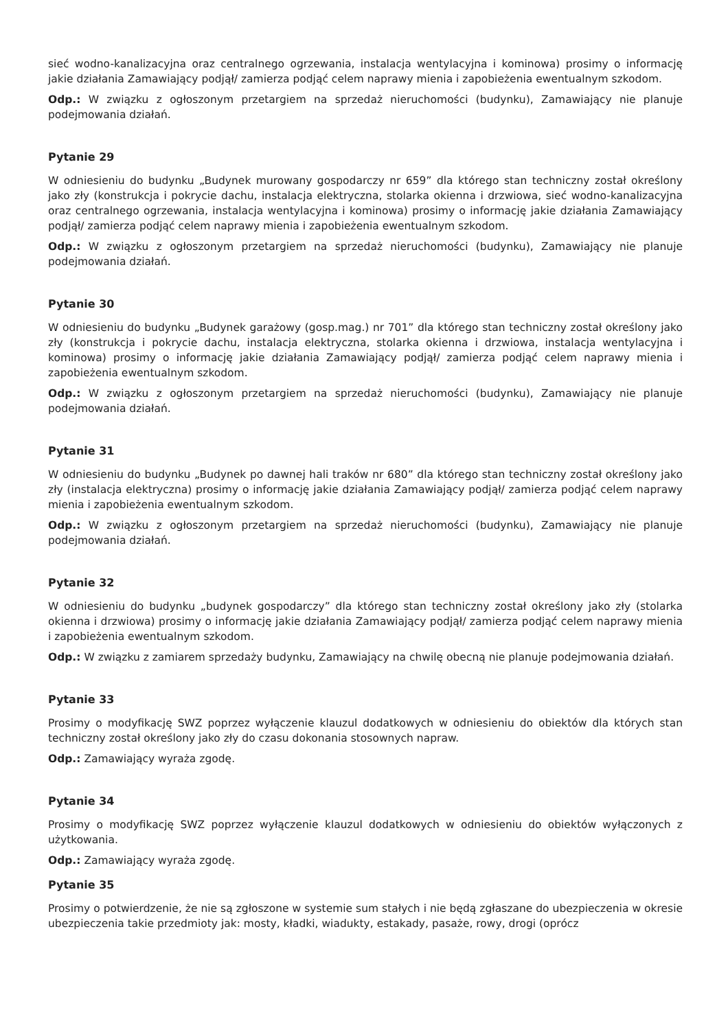sieć wodno-kanalizacyjna oraz centralnego ogrzewania, instalacja wentylacyjna i kominowa) prosimy o informację jakie działania Zamawiający podjął/ zamierza podjąć celem naprawy mienia i zapobieżenia ewentualnym szkodom.
Odp.: W związku z ogłoszonym przetargiem na sprzedaż nieruchomości (budynku), Zamawiający nie planuje podejmowania działań.
Pytanie 29
W odniesieniu do budynku „Budynek murowany gospodarczy nr 659” dla którego stan techniczny został określony jako zły (konstrukcja i pokrycie dachu, instalacja elektryczna, stolarka okienna i drzwiowa, sieć wodno-kanalizacyjna oraz centralnego ogrzewania, instalacja wentylacyjna i kominowa) prosimy o informację jakie działania Zamawiający podjął/ zamierza podjąć celem naprawy mienia i zapobieżenia ewentualnym szkodom.
Odp.: W związku z ogłoszonym przetargiem na sprzedaż nieruchomości (budynku), Zamawiający nie planuje podejmowania działań.
Pytanie 30
W odniesieniu do budynku „Budynek garażowy (gosp.mag.) nr 701” dla którego stan techniczny został określony jako zły (konstrukcja i pokrycie dachu, instalacja elektryczna, stolarka okienna i drzwiowa, instalacja wentylacyjna i kominowa) prosimy o informację jakie działania Zamawiający podjął/ zamierza podjąć celem naprawy mienia i zapobieżenia ewentualnym szkodom.
Odp.: W związku z ogłoszonym przetargiem na sprzedaż nieruchomości (budynku), Zamawiający nie planuje podejmowania działań.
Pytanie 31
W odniesieniu do budynku „Budynek po dawnej hali traków nr 680” dla którego stan techniczny został określony jako zły (instalacja elektryczna) prosimy o informację jakie działania Zamawiający podjął/ zamierza podjąć celem naprawy mienia i zapobieżenia ewentualnym szkodom.
Odp.: W związku z ogłoszonym przetargiem na sprzedaż nieruchomości (budynku), Zamawiający nie planuje podejmowania działań.
Pytanie 32
W odniesieniu do budynku „budynek gospodarczy” dla którego stan techniczny został określony jako zły (stolarka okienna i drzwiowa) prosimy o informację jakie działania Zamawiający podjął/ zamierza podjąć celem naprawy mienia i zapobieżenia ewentualnym szkodom.
Odp.: W związku z zamiarem sprzedaży budynku, Zamawiający na chwilę obecną nie planuje podejmowania działań.
Pytanie 33
Prosimy o modyfikację SWZ poprzez wyłączenie klauzul dodatkowych w odniesieniu do obiektów dla których stan techniczny został określony jako zły do czasu dokonania stosownych napraw.
Odp.: Zamawiający wyraża zgodę.
Pytanie 34
Prosimy o modyfikację SWZ poprzez wyłączenie klauzul dodatkowych w odniesieniu do obiektów wyłączonych z użytkowania.
Odp.: Zamawiający wyraża zgodę.
Pytanie 35
Prosimy o potwierdzenie, że nie są zgłoszone w systemie sum stałych i nie będą zgłaszane do ubezpieczenia w okresie ubezpieczenia takie przedmioty jak: mosty, kładki, wiadukty, estakady, pasaże, rowy, drogi (oprócz